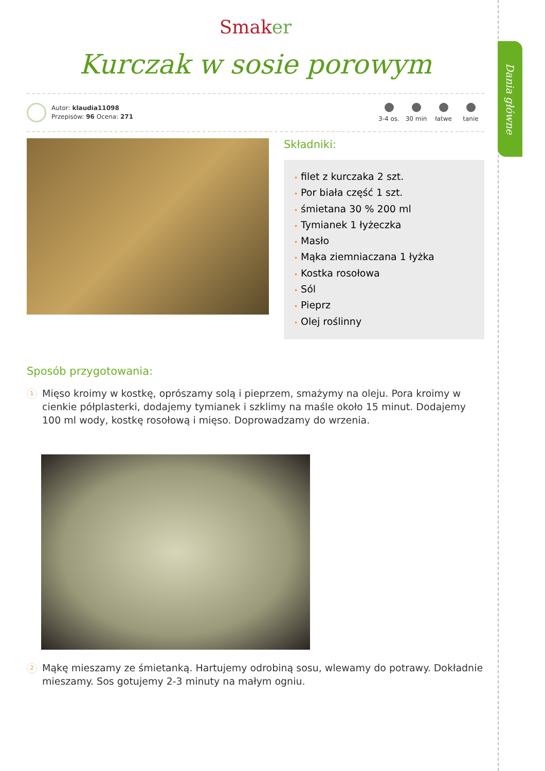Dania główne
Smaker
Kurczak w sosie porowym
Autor: klaudia11098
Przepisów: 96 Ocena: 271
3-4 os. 30 min łatwe tanie
Składniki:
• filet z kurczaka 2 szt.
• Por biała część 1 szt.
• śmietana 30 % 200 ml
• Tymianek 1 łyżeczka
• Masło
• Mąka ziemniaczana 1 łyżka
• Kostka rosołowa
• Sól
• Pieprz
• Olej roślinny
Sposób przygotowania:
1
Mięso kroimy w kostkę, oprószamy solą i pieprzem, smażymy na oleju. Pora kroimy w cienkie półplasterki, dodajemy tymianek i szklimy na maśle około 15 minut. Dodajemy 100 ml wody, kostkę rosołową i mięso. Doprowadzamy do wrzenia.
2
Mąkę mieszamy ze śmietanką. Hartujemy odrobiną sosu, wlewamy do potrawy. Dokładnie mieszamy. Sos gotujemy 2-3 minuty na małym ogniu.